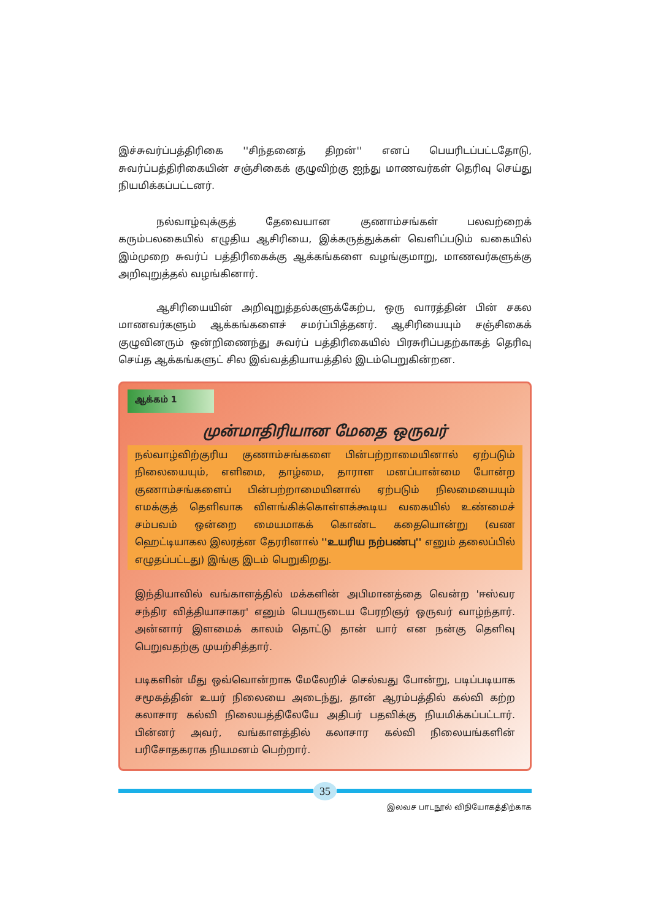இச்சுவர்ப்பத்திரிகை ''சிந்தனைத் திறன்'' எனப் பெயரிடப்பட்டதோடு, சுவர்ப்பத்திரிகையின் சஞ்சிகைக் குழுவிற்கு ஐந்து மாணவர்கள் தெரிவு செய்து நியமிக்கப்பட்டனர்.
நல்வாழ்வுக்குத் தேவையான குணாம்சங்கள் பலவற்றைக் கரும்பலகையில் எழுதிய ஆசிரியை, இக்கருத்துக்கள் வெளிப்படும் வகையில் இம்முறை சுவர்ப் பத்திரிகைக்கு ஆக்கங்களை வழங்குமாறு, மாணவர்களுக்கு அறிவுறுத்தல் வழங்கினார்.
ஆசிரியையின் அறிவுறுத்தல்களுக்கேற்ப, ஒரு வாரத்தின் பின் சகல மாணவர்களும் ஆக்கங்களைச் சமர்ப்பித்தனர். ஆசிரியையும் சஞ்சிகைக் குழுவினரும் ஒன்றிணைந்து சுவர்ப் பத்திரிகையில் பிரசுரிப்பதற்காகத் தெரிவு செய்த ஆக்கங்களுட் சில இவ்வத்தியாயத்தில் இடம்பெறுகின்றன.
ஆக்கம் 1
முன்மாதிரியான மேதை ஒருவர்
நல்வாழ்விற்குரிய குணாம்சங்களை பின்பற்றாமையினால் ஏற்படும் நிலையையும், எளிமை, தாழ்மை, தாராள மனப்பான்மை போன்ற குணாம்சங்களைப் பின்பற்றாமையினால் ஏற்படும் நிலமையையும் எமக்குத் தெளிவாக விளங்கிக்கொள்ளக்கூடிய வகையில் உண்மைச் சம்பவம் ஒன்றை மையமாகக் கொண்ட கதையொன்று (வண ஹெட்டியாகல இலரத்ன தேரரினால் ''உயரிய நற்பண்பு'' எனும் தலைப்பில் எழுதப்பட்டது) இங்கு இடம் பெறுகிறது.
இந்தியாவில் வங்காளத்தில் மக்களின் அபிமானத்தை வென்ற 'ஈஸ்வர சந்திர வித்தியாசாகர' எனும் பெயருடைய பேரறிஞர் ஒருவர் வாழ்ந்தார். அன்னார் இளமைக் காலம் தொட்டு தான் யார் என நன்கு தெளிவு பெறுவதற்கு முயற்சித்தார்.
படிகளின் மீது ஒவ்வொன்றாக மேலேறிச் செல்வது போன்று, படிப்படியாக சமூகத்தின் உயர் நிலையை அடைந்து, தான் ஆரம்பத்தில் கல்வி கற்ற கலாசார கல்வி நிலையத்திலேயே அதிபர் பதவிக்கு நியமிக்கப்பட்டார். பின்னர் அவர், வங்காளத்தில் கலாசார கல்வி நிலையங்களின் பரிசோதகராக நியமனம் பெற்றார்.
35
இலவச பாடநூல் விநியோகத்திற்காக